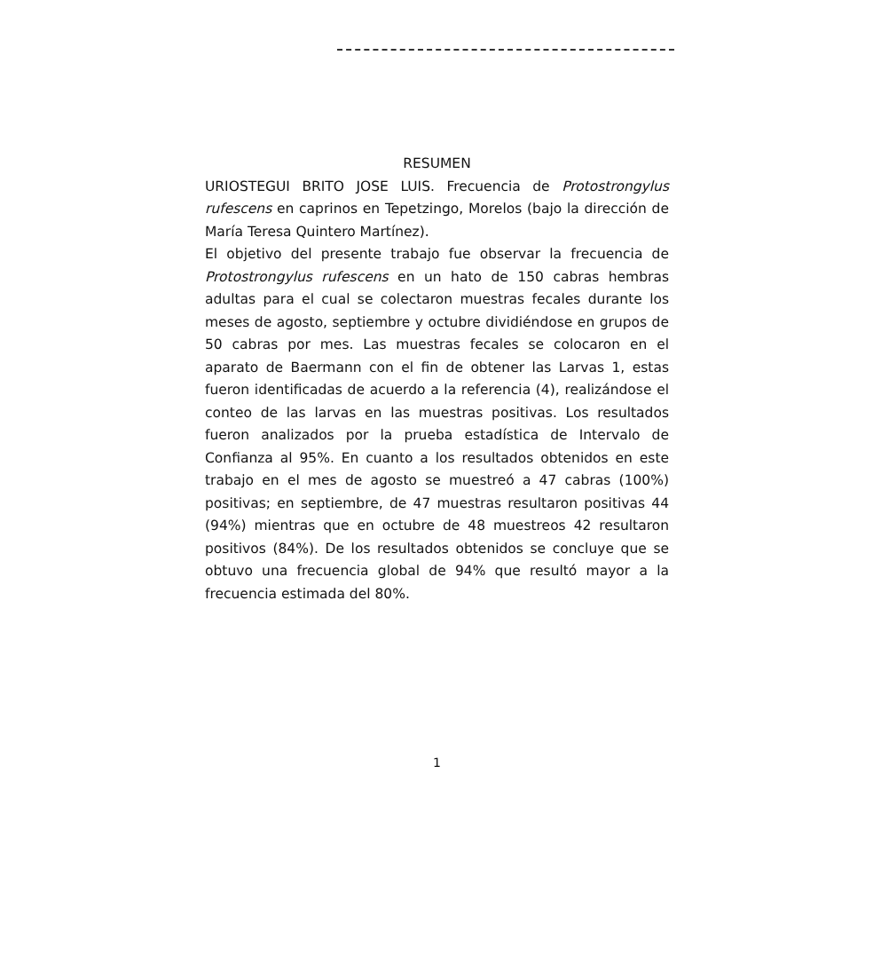RESUMEN
URIOSTEGUI BRITO JOSE LUIS. Frecuencia de Protostrongylus rufescens en caprinos en Tepetzingo, Morelos (bajo la dirección de María Teresa Quintero Martínez).
El objetivo del presente trabajo fue observar la frecuencia de Protostrongylus rufescens en un hato de 150 cabras hembras adultas para el cual se colectaron muestras fecales durante los meses de agosto, septiembre y octubre dividiéndose en grupos de 50 cabras por mes. Las muestras fecales se colocaron en el aparato de Baermann con el fin de obtener las Larvas 1, estas fueron identificadas de acuerdo a la referencia (4), realizándose el conteo de las larvas en las muestras positivas. Los resultados fueron analizados por la prueba estadística de Intervalo de Confianza al 95%. En cuanto a los resultados obtenidos en este trabajo en el mes de agosto se muestreó a 47 cabras (100%) positivas; en septiembre, de 47 muestras resultaron positivas 44 (94%) mientras que en octubre de 48 muestreos 42 resultaron positivos (84%). De los resultados obtenidos se concluye que se obtuvo una frecuencia global de 94% que resultó mayor a la frecuencia estimada del 80%.
1